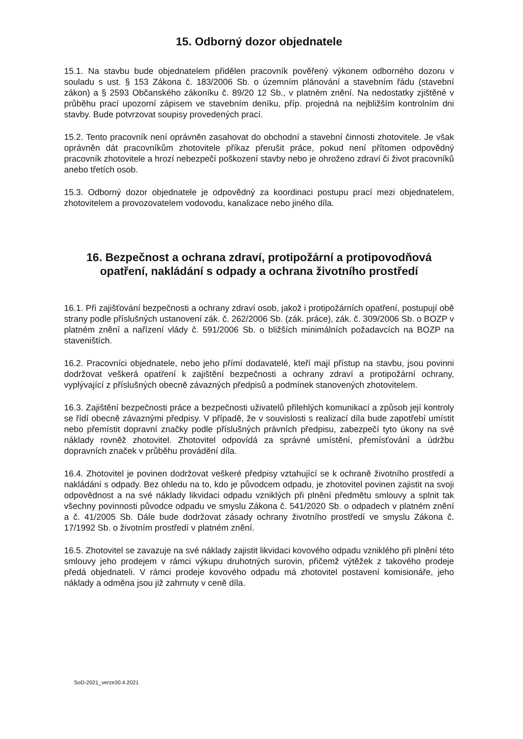15. Odborný dozor objednatele
15.1. Na stavbu bude objednatelem přidělen pracovník pověřený výkonem odborného dozoru v souladu s ust. § 153 Zákona č. 183/2006 Sb. o územním plánování a stavebním řádu (stavební zákon) a § 2593 Občanského zákoníku č. 89/20 12 Sb., v platném znění. Na nedostatky zjištěné v průběhu prací upozorní zápisem ve stavebním deníku, příp. projedná na nejbližším kontrolním dni stavby. Bude potvrzovat soupisy provedených prací.
15.2. Tento pracovník není oprávněn zasahovat do obchodní a stavební činnosti zhotovitele. Je však oprávněn dát pracovníkům zhotovitele příkaz přerušit práce, pokud není přítomen odpovědný pracovník zhotovitele a hrozí nebezpečí poškození stavby nebo je ohroženo zdraví či život pracovníků anebo třetích osob.
15.3. Odborný dozor objednatele je odpovědný za koordinaci postupu prací mezi objednatelem, zhotovitelem a provozovatelem vodovodu, kanalizace nebo jiného díla.
16. Bezpečnost a ochrana zdraví, protipožární a protipovodňová opatření, nakládání s odpady a ochrana životního prostředí
16.1. Při zajišťování bezpečnosti a ochrany zdraví osob, jakož i protipožárních opatření, postupují obě strany podle příslušných ustanovení zák. č. 262/2006 Sb. (zák. práce), zák. č. 309/2006 Sb. o BOZP v platném znění a nařízení vlády č. 591/2006 Sb. o bližších minimálních požadavcích na BOZP na staveništích.
16.2. Pracovníci objednatele, nebo jeho přímí dodavatelé, kteří mají přístup na stavbu, jsou povinni dodržovat veškerá opatření k zajištění bezpečnosti a ochrany zdraví a protipožární ochrany, vyplývající z příslušných obecně závazných předpisů a podmínek stanovených zhotovitelem.
16.3. Zajištění bezpečnosti práce a bezpečnosti uživatelů přilehlých komunikací a způsob její kontroly se řídí obecně závaznými předpisy. V případě, že v souvislosti s realizací díla bude zapotřebí umístit nebo přemístit dopravní značky podle příslušných právních předpisu, zabezpečí tyto úkony na své náklady rovněž zhotovitel. Zhotovitel odpovídá za správné umístění, přemísťování a údržbu dopravních značek v průběhu provádění díla.
16.4. Zhotovitel je povinen dodržovat veškeré předpisy vztahující se k ochraně životního prostředí a nakládání s odpady. Bez ohledu na to, kdo je původcem odpadu, je zhotovitel povinen zajistit na svoji odpovědnost a na své náklady likvidaci odpadu vzniklých při plnění předmětu smlouvy a splnit tak všechny povinnosti původce odpadu ve smyslu Zákona č. 541/2020 Sb. o odpadech v platném znění a č. 41/2005 Sb. Dále bude dodržovat zásady ochrany životního prostředí ve smyslu Zákona č. 17/1992 Sb. o životním prostředí v platném znění.
16.5. Zhotovitel se zavazuje na své náklady zajistit likvidaci kovového odpadu vzniklého při plnění této smlouvy jeho prodejem v rámci výkupu druhotných surovin, přičemž výtěžek z takového prodeje předá objednateli. V rámci prodeje kovového odpadu má zhotovitel postavení komisionáře, jeho náklady a odměna jsou již zahrnuty v ceně díla.
SoD-2021_verze30.4.2021